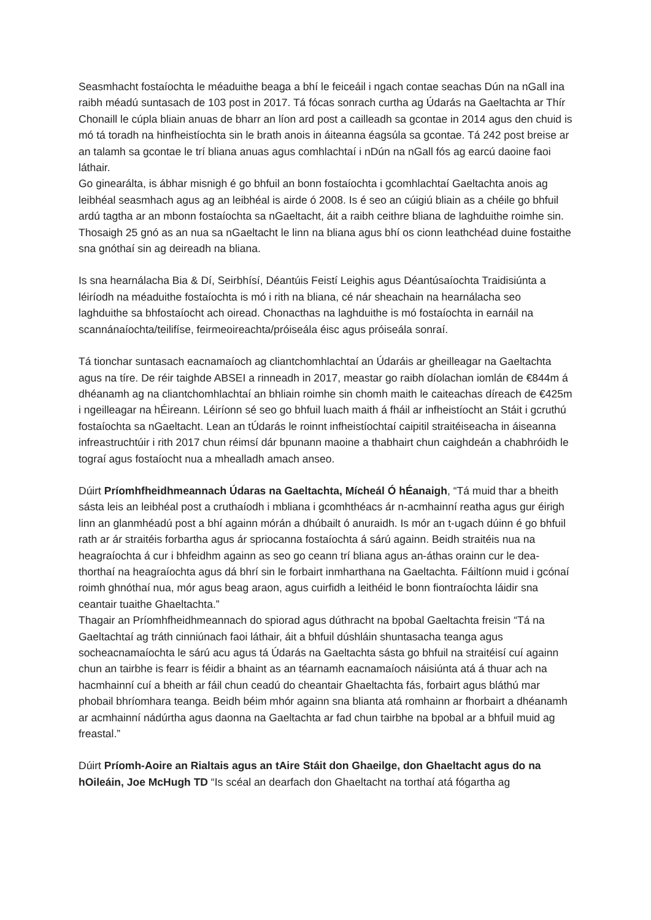Seasmhacht fostaíochta le méaduithe beaga a bhí le feiceáil i ngach contae seachas Dún na nGall ina raibh méadú suntasach de 103 post in 2017. Tá fócas sonrach curtha ag Údarás na Gaeltachta ar Thír Chonaill le cúpla bliain anuas de bharr an líon ard post a cailleadh sa gcontae in 2014 agus den chuid is mó tá toradh na hinfheistíochta sin le brath anois in áiteanna éagsúla sa gcontae. Tá 242 post breise ar an talamh sa gcontae le trí bliana anuas agus comhlachtaí i nDún na nGall fós ag earcú daoine faoi láthair.
Go ginearálta, is ábhar misnigh é go bhfuil an bonn fostaíochta i gcomhlachtaí Gaeltachta anois ag leibhéal seasmhach agus ag an leibhéal is airde ó 2008. Is é seo an cúigiú bliain as a chéile go bhfuil ardú tagtha ar an mbonn fostaíochta sa nGaeltacht, áit a raibh ceithre bliana de laghduithe roimhe sin. Thosaigh 25 gnó as an nua sa nGaeltacht le linn na bliana agus bhí os cionn leathchéad duine fostaithe sna gnóthaí sin ag deireadh na bliana.
Is sna hearnálacha Bia & Dí, Seirbhísí, Déantúis Feistí Leighis agus Déantúsaíochta Traidisiúnta a léiríodh na méaduithe fostaíochta is mó i rith na bliana, cé nár sheachain na hearnálacha seo laghduithe sa bhfostaíocht ach oiread. Chonacthas na laghduithe is mó fostaíochta in earnáil na scannánaíochta/teilifíse, feirmeoireachta/próiseála éisc agus próiseála sonraí.
Tá tionchar suntasach eacnamaíoch ag cliantchomhlachtaí an Údaráis ar gheilleagar na Gaeltachta agus na tíre. De réir taighde ABSEI a rinneadh in 2017, meastar go raibh díolachan iomlán de €844m á dhéanamh ag na cliantchomhlachtaí an bhliain roimhe sin chomh maith le caiteachas díreach de €425m i ngeilleagar na hÉireann. Léiríonn sé seo go bhfuil luach maith á fháil ar infheistíocht an Stáit i gcruthú fostaíochta sa nGaeltacht. Lean an tÚdarás le roinnt infheistíochtaí caipitil straitéiseacha in áiseanna infreastruchtúir i rith 2017 chun réimsí dár bpunann maoine a thabhairt chun caighdeán a chabhróidh le tograí agus fostaíocht nua a mhealladh amach anseo.
Dúirt Príomhfheidhmeannach Údaras na Gaeltachta, Mícheál Ó hÉanaigh, “Tá muid thar a bheith sásta leis an leibhéal post a cruthaíodh i mbliana i gcomhthéacs ár n-acmhainní reatha agus gur éirigh linn an glanmhéadú post a bhí againn mórán a dhúbailt ó anuraidh. Is mór an t-ugach dúinn é go bhfuil rath ar ár straitéis forbartha agus ár spriocanna fostaíochta á sárú againn. Beidh straitéis nua na heagraíochta á cur i bhfeidhm againn as seo go ceann trí bliana agus an-áthas orainn cur le dea-thorthaí na heagraíochta agus dá bhrí sin le forbairt inmharthana na Gaeltachta. Fáiltíonn muid i gcónaí roimh ghnóthaí nua, mór agus beag araon, agus cuirfidh a leithéid le bonn fiontraíochta láidir sna ceantair tuaithe Ghaeltachta.”
Thagair an Príomhfheidhmeannach do spiorad agus dúthracht na bpobal Gaeltachta freisin “Tá na Gaeltachtaí ag tráth cinniúnach faoi láthair, áit a bhfuil dúshláin shuntasacha teanga agus socheacnamaíochta le sárú acu agus tá Údarás na Gaeltachta sásta go bhfuil na straitéisí cuí againn chun an tairbhe is fearr is féidir a bhaint as an téarnamh eacnamaíoch náisiúnta atá á thuar ach na hacmhainní cuí a bheith ar fáil chun ceadú do cheantair Ghaeltachta fás, forbairt agus bláthú mar phobail bhríomhara teanga. Beidh béim mhór againn sna blianta atá romhainn ar fhorbairt a dhéanamh ar acmhainní nádúrtha agus daonna na Gaeltachta ar fad chun tairbhe na bpobal ar a bhfuil muid ag freastal.”
Dúirt Príomh-Aoire an Rialtais agus an tAire Stáit don Ghaeilge, don Ghaeltacht agus do na hOileáin, Joe McHugh TD “Is scéal an dearfach don Ghaeltacht na torthaí atá fógartha ag